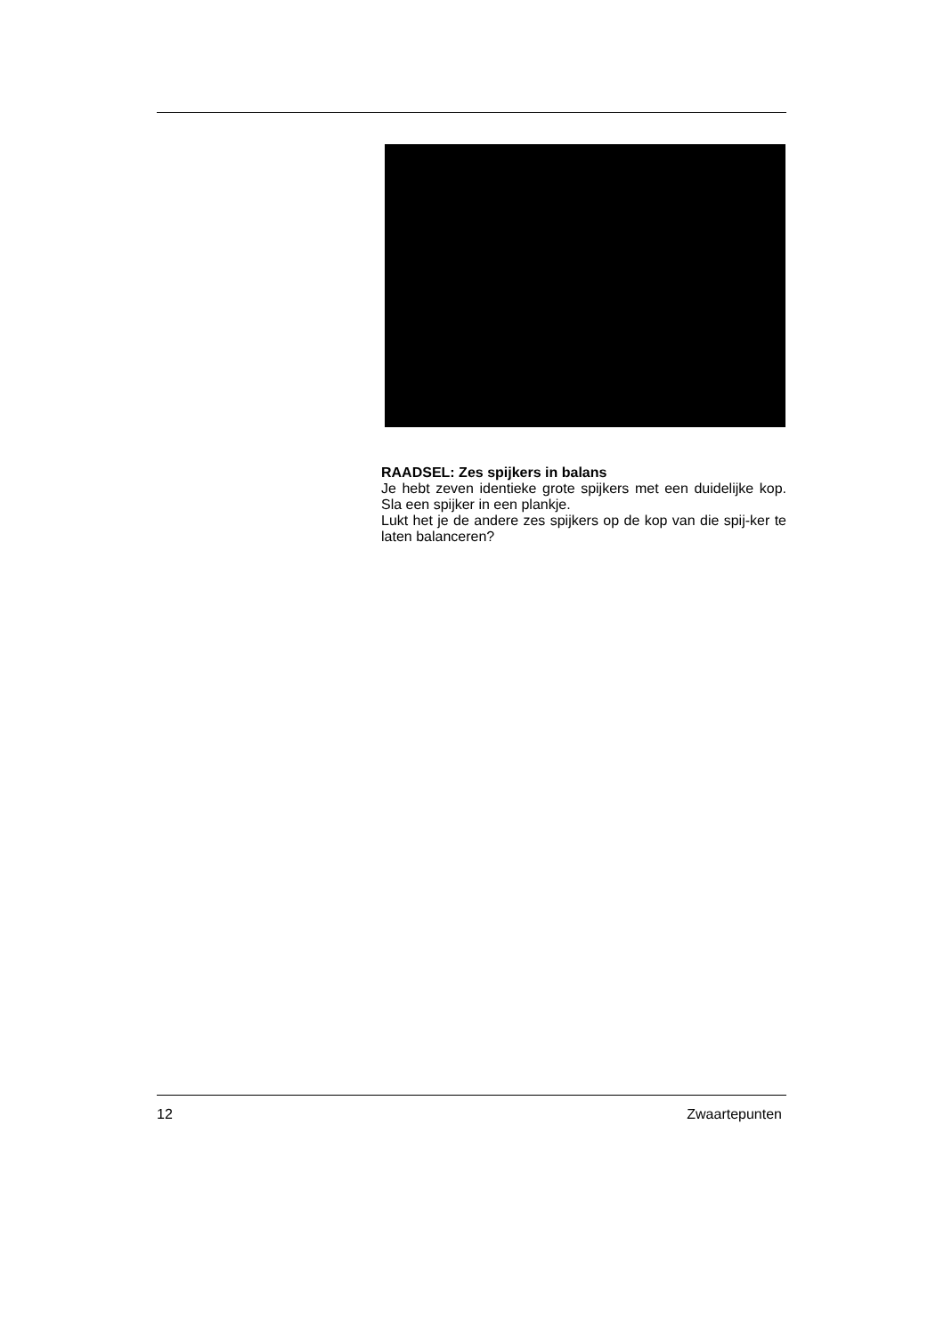RAADSEL: Zes spijkers in balans
Je hebt zeven identieke grote spijkers met een duidelijke kop. Sla een spijker in een plankje.
Lukt het je de andere zes spijkers op de kop van die spij-ker te laten balanceren?
12 Zwaartepunten